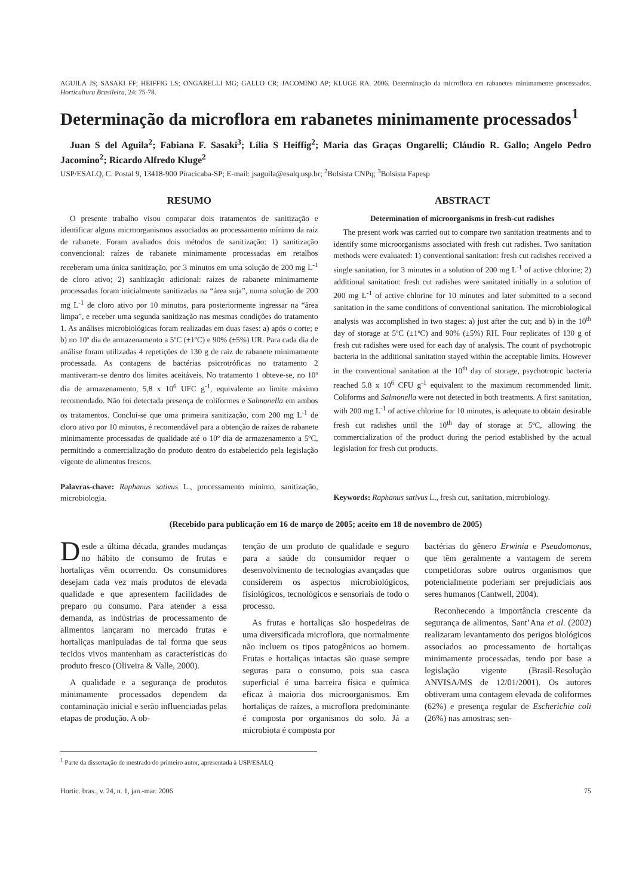AGUILA JS; SASAKI FF; HEIFFIG LS; ONGARELLI MG; GALLO CR; JACOMINO AP; KLUGE RA. 2006. Determinação da microflora em rabanetes minimamente processados. Horticultura Brasileira, 24: 75-78.
Determinação da microflora em rabanetes minimamente processados<sup>1</sup>
Juan S del Aguila<sup>2</sup>; Fabiana F. Sasaki<sup>3</sup>; Lília S Heiffig<sup>2</sup>; Maria das Graças Ongarelli; Cláudio R. Gallo; Angelo Pedro Jacomino<sup>2</sup>; Ricardo Alfredo Kluge<sup>2</sup>
USP/ESALQ, C. Postal 9, 13418-900 Piracicaba-SP; E-mail: jsaguila@esalq.usp.br; <sup>2</sup>Bolsista CNPq; <sup>3</sup>Bolsista Fapesp
RESUMO
O presente trabalho visou comparar dois tratamentos de sanitização e identificar alguns microorganismos associados ao processamento mínimo da raiz de rabanete. Foram avaliados dois métodos de sanitização: 1) sanitização convencional: raízes de rabanete minimamente processadas em retalhos receberam uma única sanitização, por 3 minutos em uma solução de 200 mg L<sup>-1</sup> de cloro ativo; 2) sanitização adicional: raízes de rabanete minimamente processadas foram inicialmente sanitizadas na “área suja”, numa solução de 200 mg L<sup>-1</sup> de cloro ativo por 10 minutos, para posteriormente ingressar na “área limpa”, e receber uma segunda sanitização nas mesmas condições do tratamento 1. As análises microbiológicas foram realizadas em duas fases: a) após o corte; e b) no 10º dia de armazenamento a 5ºC (±1ºC) e 90% (±5%) UR. Para cada dia de análise foram utilizadas 4 repetições de 130 g de raiz de rabanete minimamente processada. As contagens de bactérias psicrotróficas no tratamento 2 mantiveram-se dentro dos limites aceitáveis. No tratamento 1 obteve-se, no 10º dia de armazenamento, 5,8 x 10<sup>6</sup> UFC g<sup>-1</sup>, equivalente ao limite máximo recomendado. Não foi detectada presença de coliformes e Salmonella em ambos os tratamentos. Conclui-se que uma primeira sanitização, com 200 mg L<sup>-1</sup> de cloro ativo por 10 minutos, é recomendável para a obtenção de raízes de rabanete minimamente processadas de qualidade até o 10º dia de armazenamento a 5ºC, permitindo a comercialização do produto dentro do estabelecido pela legislação vigente de alimentos frescos.
Palavras-chave: Raphanus sativus L., processamento mínimo, sanitização, microbiologia.
ABSTRACT
Determination of microorganisms in fresh-cut radishes
The present work was carried out to compare two sanitation treatments and to identify some microorganisms associated with fresh cut radishes. Two sanitation methods were evaluated: 1) conventional sanitation: fresh cut radishes received a single sanitation, for 3 minutes in a solution of 200 mg L<sup>-1</sup> of active chlorine; 2) additional sanitation: fresh cut radishes were sanitated initially in a solution of 200 mg L<sup>-1</sup> of active chlorine for 10 minutes and later submitted to a second sanitation in the same conditions of conventional sanitation. The microbiological analysis was accomplished in two stages: a) just after the cut; and b) in the 10<sup>th</sup> day of storage at 5ºC (±1ºC) and 90% (±5%) RH. Four replicates of 130 g of fresh cut radishes were used for each day of analysis. The count of psychotropic bacteria in the additional sanitation stayed within the acceptable limits. However in the conventional sanitation at the 10<sup>th</sup> day of storage, psychotropic bacteria reached 5.8 x 10<sup>6</sup> CFU g<sup>-1</sup> equivalent to the maximum recommended limit. Coliforms and Salmonella were not detected in both treatments. A first sanitation, with 200 mg L<sup>-1</sup> of active chlorine for 10 minutes, is adequate to obtain desirable fresh cut radishes until the 10<sup>th</sup> day of storage at 5ºC, allowing the commercialization of the product during the period established by the actual legislation for fresh cut products.
Keywords: Raphanus sativus L., fresh cut, sanitation, microbiology.
(Recebido para publicação em 16 de março de 2005; aceito em 18 de novembro de 2005)
Desde a última década, grandes mudanças no hábito de consumo de frutas e hortaliças vêm ocorrendo. Os consumidores desejam cada vez mais produtos de elevada qualidade e que apresentem facilidades de preparo ou consumo. Para atender a essa demanda, as indústrias de processamento de alimentos lançaram no mercado frutas e hortaliças manipuladas de tal forma que seus tecidos vivos mantenham as características do produto fresco (Oliveira & Valle, 2000).
A qualidade e a segurança de produtos minimamente processados dependem da contaminação inicial e serão influenciadas pelas etapas de produção. A ob-
tenção de um produto de qualidade e seguro para a saúde do consumidor requer o desenvolvimento de tecnologias avançadas que considerem os aspectos microbiológicos, fisiológicos, tecnológicos e sensoriais de todo o processo.
As frutas e hortaliças são hospedeiras de uma diversificada microflora, que normalmente não incluem os tipos patogênicos ao homem. Frutas e hortaliças intactas são quase sempre seguras para o consumo, pois sua casca superficial é uma barreira física e química eficaz à maioria dos microorganismos. Em hortaliças de raízes, a microflora predominante é composta por organismos do solo. Já a microbiota é composta por
bactérias do gênero Erwinia e Pseudomonas, que têm geralmente a vantagem de serem competidoras sobre outros organismos que potencialmente poderiam ser prejudiciais aos seres humanos (Cantwell, 2004).
Reconhecendo a importância crescente da segurança de alimentos, Sant’Ana et al. (2002) realizaram levantamento dos perigos biológicos associados ao processamento de hortaliças minimamente processadas, tendo por base a legislação vigente (Brasil-Resolução ANVISA/MS de 12/01/2001). Os autores obtiveram uma contagem elevada de coliformes (62%) e presença regular de Escherichia coli (26%) nas amostras; sen-
<sup>1</sup> Parte da dissertação de mestrado do primeiro autor, apresentada à USP/ESALQ
Hortic. bras., v. 24, n. 1, jan.-mar. 2006 75